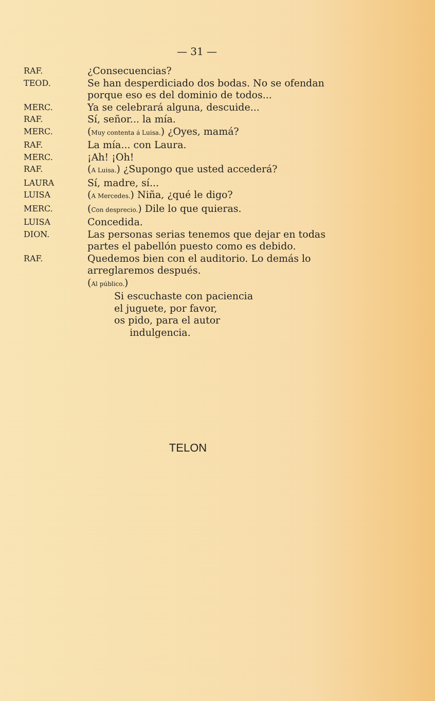— 31 —
RAF.
¿Consecuencias?
TEOD.
Se han desperdiciado dos bodas. No se ofendan porque eso es del dominio de todos...
MERC.
Ya se celebrará alguna, descuide...
RAF.
Sí, señor... la mía.
MERC.
(Muy contenta á Luisa.) ¿Oyes, mamá?
RAF.
La mía... con Laura.
MERC.
¡Ah! ¡Oh!
RAF.
(A Luisa.) ¿Supongo que usted accederá?
LAURA
Sí, madre, sí...
LUISA
(A Mercedes.) Niña, ¿qué le digo?
MERC.
(Con desprecio.) Dile lo que quieras.
LUISA
Concedida.
DION.
Las personas serias tenemos que dejar en todas partes el pabellón puesto como es debido.
RAF.
Quedemos bien con el auditorio. Lo demás lo arreglaremos después.
(Al público.)
Si escuchaste con paciencia
el juguete, por favor,
os pido, para el autor
indulgencia.
TELON